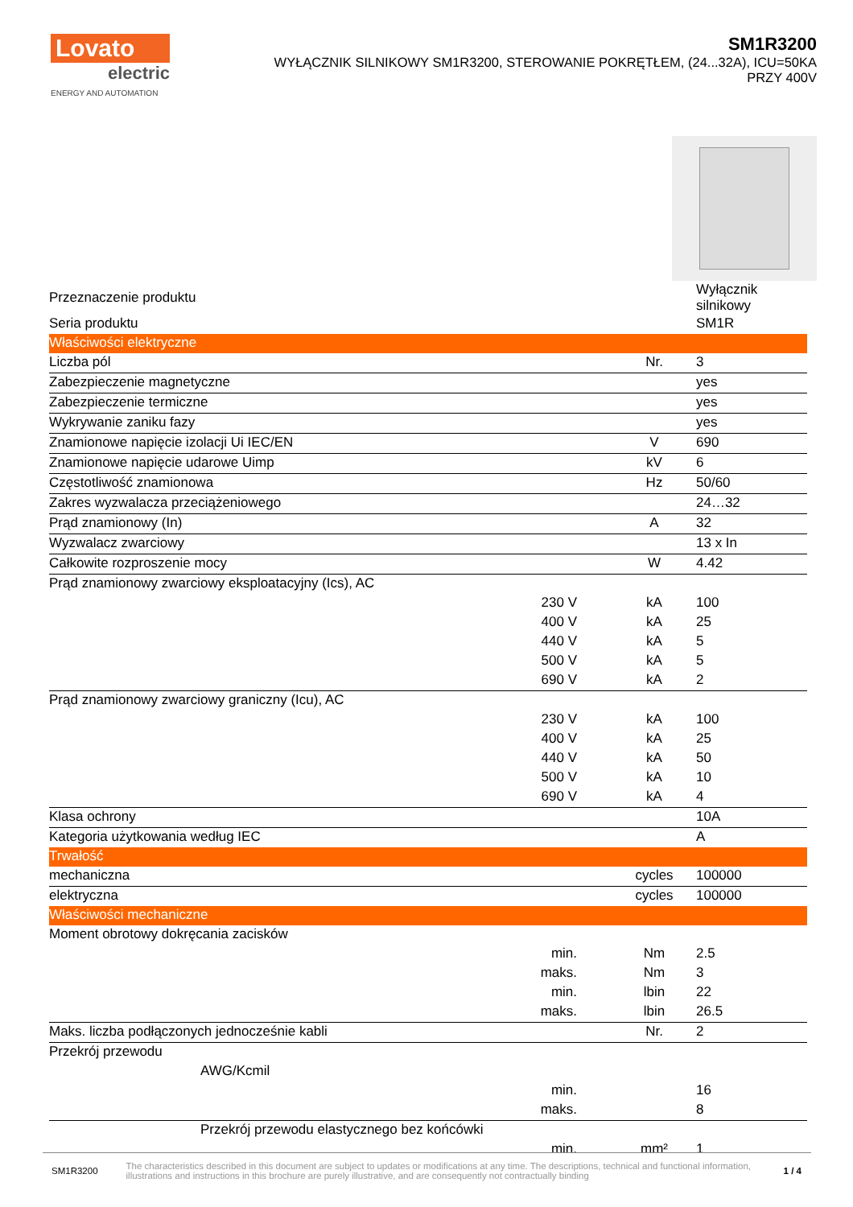Lovato
electric
ENERGY AND AUTOMATION
SM1R3200
WYŁĄCZNIK SILNIKOWY SM1R3200, STEROWANIE POKRĘTŁEM, (24...32A), ICU=50KA
PRZY 400V
| Przeznaczenie produktu | | | Wyłącznik silnikowy |
| Seria produktu | | | SM1R |
| Właściwości elektryczne | | | |
| Liczba pól | | Nr. | 3 |
| Zabezpieczenie magnetyczne | | | yes |
| Zabezpieczenie termiczne | | | yes |
| Wykrywanie zaniku fazy | | | yes |
| Znamionowe napięcie izolacji Ui IEC/EN | | V | 690 |
| Znamionowe napięcie udarowe Uimp | | kV | 6 |
| Częstotliwość znamionowa | | Hz | 50/60 |
| Zakres wyzwalacza przeciążeniowego | | | 24…32 |
| Prąd znamionowy (In) | | A | 32 |
| Wyzwalacz zwarciowy | | | 13 x In |
| Całkowite rozproszenie mocy | | W | 4.42 |
| Prąd znamionowy zwarciowy eksploatacyjny (Ics), AC | | | |
| | 230 V | kA | 100 |
| | 400 V | kA | 25 |
| | 440 V | kA | 5 |
| | 500 V | kA | 5 |
| | 690 V | kA | 2 |
| Prąd znamionowy zwarciowy graniczny (Icu), AC | | | |
| | 230 V | kA | 100 |
| | 400 V | kA | 25 |
| | 440 V | kA | 50 |
| | 500 V | kA | 10 |
| | 690 V | kA | 4 |
| Klasa ochrony | | | 10A |
| Kategoria użytkowania według IEC | | | A |
| Trwałość | | | |
| mechaniczna | | cycles | 100000 |
| elektryczna | | cycles | 100000 |
| Właściwości mechaniczne | | | |
| Moment obrotowy dokręcania zacisków | | | |
| | min. | Nm | 2.5 |
| | maks. | Nm | 3 |
| | min. | lbin | 22 |
| | maks. | lbin | 26.5 |
| Maks. liczba podłączonych jednocześnie kabli | | Nr. | 2 |
| Przekrój przewodu | | | |
| AWG/Kcmil | | | |
| | min. | | 16 |
| | maks. | | 8 |
| Przekrój przewodu elastycznego bez końcówki | | | |
| | min. | mm² | 1 |
SM1R3200 The characteristics described in this document are subject to updates or modifications at any time. The descriptions, technical and functional information, illustrations and instructions in this brochure are purely illustrative, and are consequently not contractually binding 1 / 4